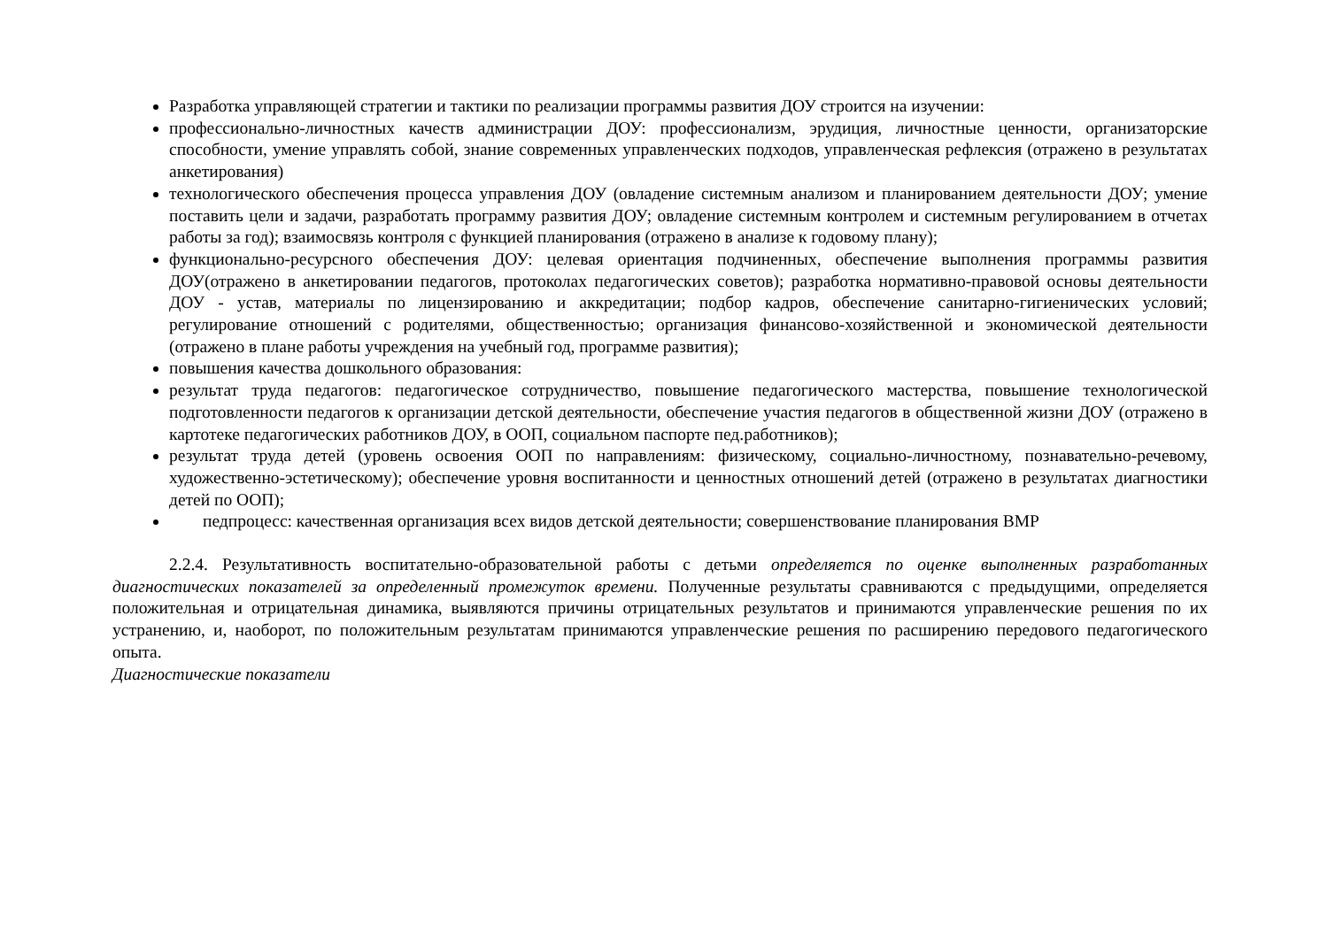Разработка управляющей стратегии и тактики по реализации программы развития ДОУ строится на изучении:
профессионально-личностных качеств администрации ДОУ: профессионализм, эрудиция, личностные ценности, организаторские способности, умение управлять собой, знание современных управленческих подходов, управленческая рефлексия (отражено в результатах анкетирования)
технологического обеспечения процесса управления ДОУ (овладение системным анализом и планированием деятельности ДОУ; умение поставить цели и задачи, разработать программу развития ДОУ; овладение системным контролем и системным регулированием в отчетах работы за год); взаимосвязь контроля с функцией планирования (отражено в анализе к годовому плану);
функционально-ресурсного обеспечения ДОУ: целевая ориентация подчиненных, обеспечение выполнения программы развития ДОУ(отражено в анкетировании педагогов, протоколах педагогических советов); разработка нормативно-правовой основы деятельности ДОУ - устав, материалы по лицензированию и аккредитации; подбор кадров, обеспечение санитарно-гигиенических условий; регулирование отношений с родителями, общественностью; организация финансово-хозяйственной и экономической деятельности (отражено в плане работы учреждения на учебный год, программе развития);
повышения качества дошкольного образования:
результат труда педагогов: педагогическое сотрудничество, повышение педагогического мастерства, повышение технологической подготовленности педагогов к организации детской деятельности, обеспечение участия педагогов в общественной жизни ДОУ (отражено в картотеке педагогических работников ДОУ, в ООП, социальном паспорте пед.работников);
результат труда детей (уровень освоения ООП по направлениям: физическому, социально-личностному, познавательно-речевому, художественно-эстетическому); обеспечение уровня воспитанности и ценностных отношений детей (отражено в результатах диагностики детей по ООП);
педпроцесс: качественная организация всех видов детской деятельности; совершенствование планирования ВМР
2.2.4. Результативность воспитательно-образовательной работы с детьми определяется по оценке выполненных разработанных диагностических показателей за определенный промежуток времени. Полученные результаты сравниваются с предыдущими, определяется положительная и отрицательная динамика, выявляются причины отрицательных результатов и принимаются управленческие решения по их устранению, и, наоборот, по положительным результатам принимаются управленческие решения по расширению передового педагогического опыта.
Диагностические показатели